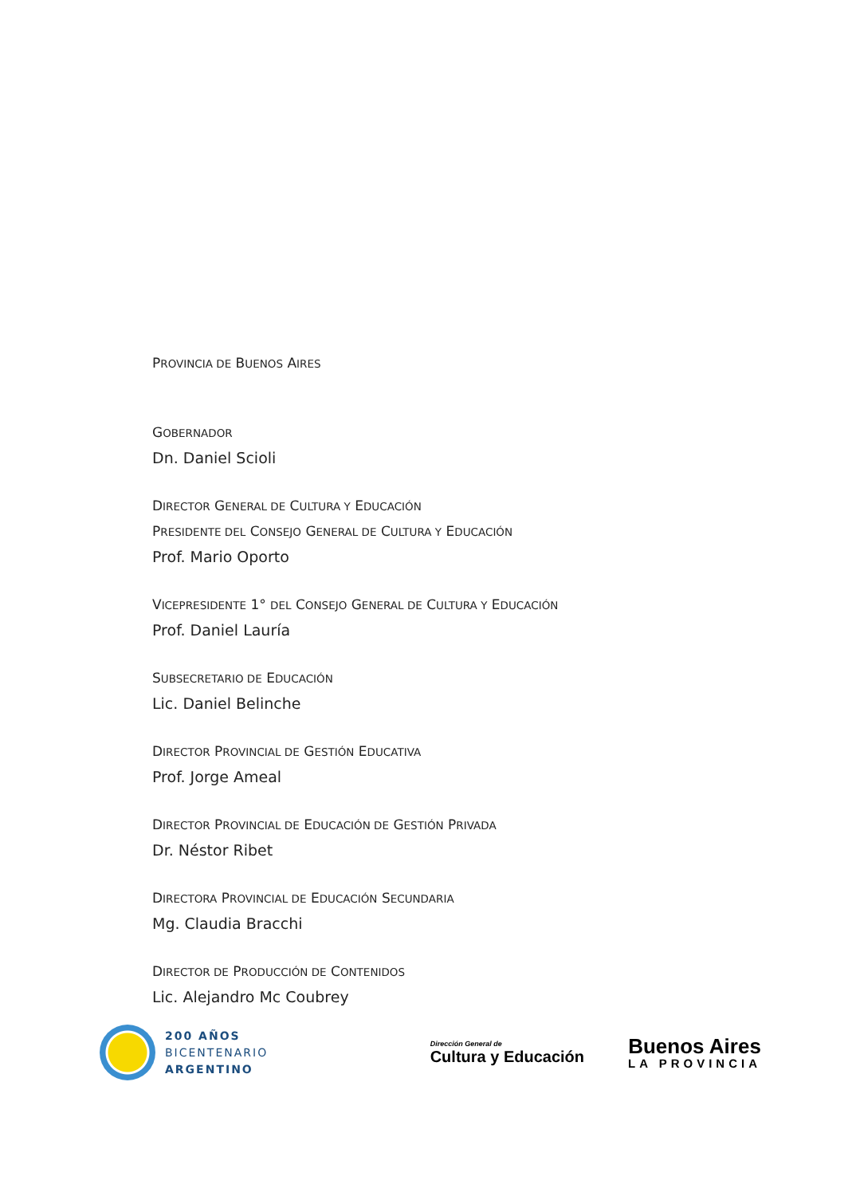PROVINCIA DE BUENOS AIRES
GOBERNADOR
Dn. Daniel Scioli
DIRECTOR GENERAL DE CULTURA Y EDUCACIÓN
PRESIDENTE DEL CONSEJO GENERAL DE CULTURA Y EDUCACIÓN
Prof. Mario Oporto
VICEPRESIDENTE 1° DEL CONSEJO GENERAL DE CULTURA Y EDUCACIÓN
Prof. Daniel Lauría
SUBSECRETARIO DE EDUCACIÓN
Lic. Daniel Belinche
DIRECTOR PROVINCIAL DE GESTIÓN EDUCATIVA
Prof. Jorge Ameal
DIRECTOR PROVINCIAL DE EDUCACIÓN DE GESTIÓN PRIVADA
Dr. Néstor Ribet
DIRECTORA PROVINCIAL DE EDUCACIÓN SECUNDARIA
Mg. Claudia Bracchi
DIRECTOR DE PRODUCCIÓN DE CONTENIDOS
Lic. Alejandro Mc Coubrey
200 AÑOS
BICENTENARIO
ARGENTINO
Dirección General de
Cultura y Educación
Buenos Aires
LA PROVINCIA